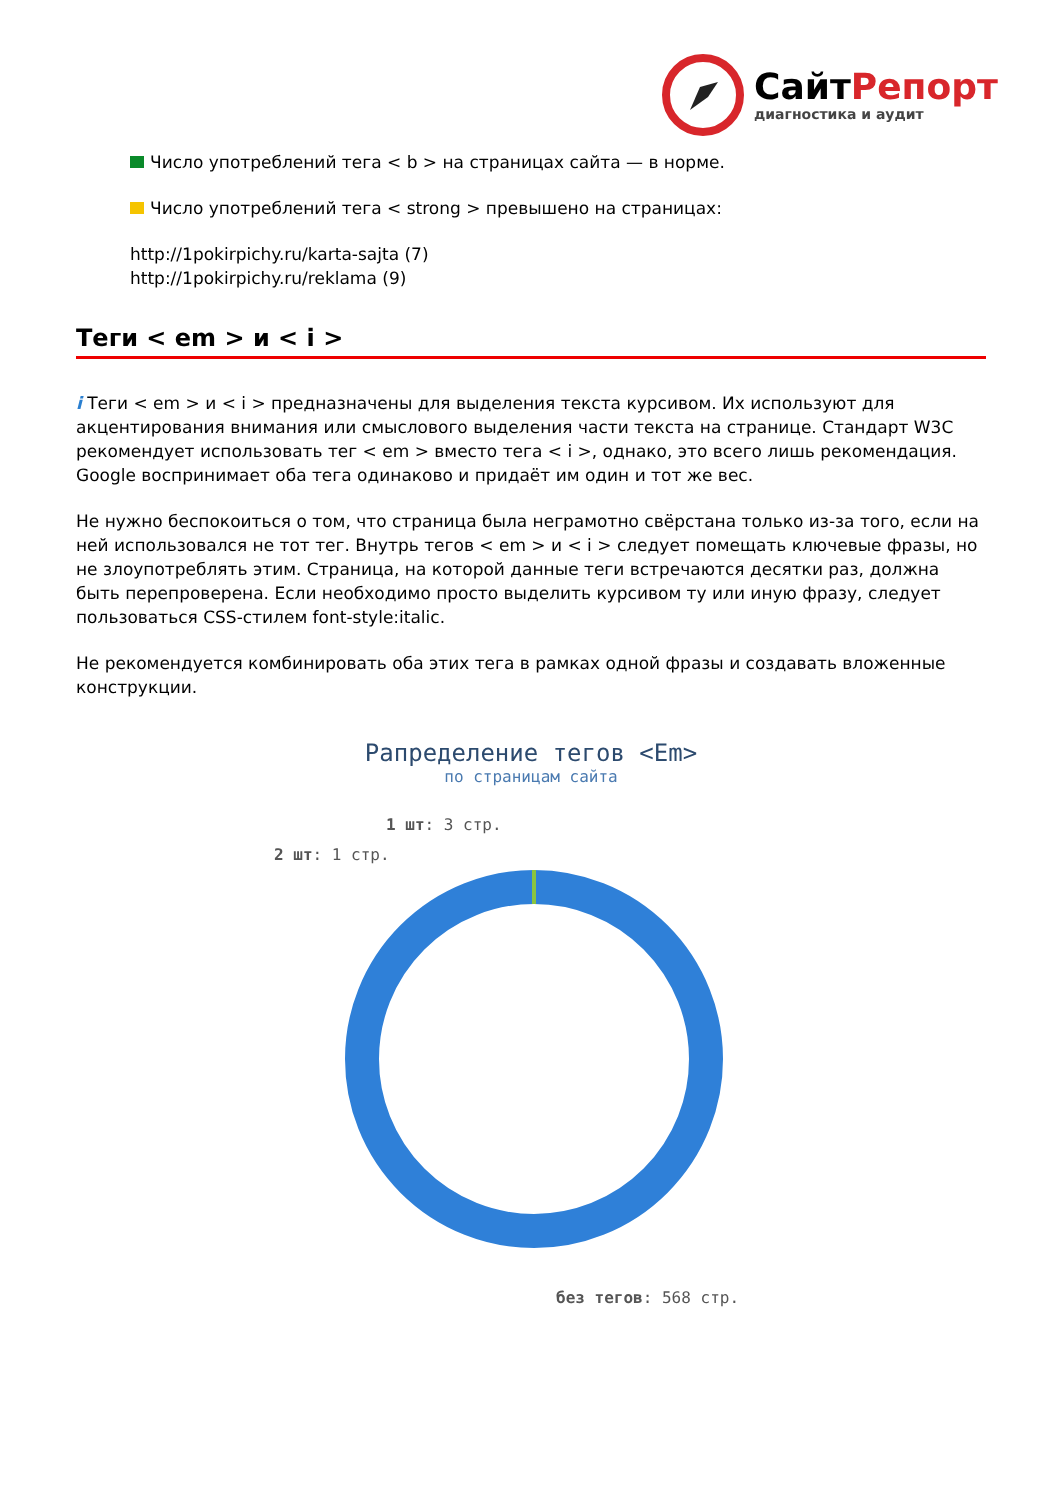СайтРепорт
диагностика и аудит
Число употреблений тега < b > на страницах сайта — в норме.
Число употреблений тега < strong > превышено на страницах:
http://1pokirpichy.ru/karta-sajta (7)
http://1pokirpichy.ru/reklama (9)
Теги < em > и < i >
i Теги < em > и < i > предназначены для выделения текста курсивом. Их используют для акцентирования внимания или смыслового выделения части текста на странице. Стандарт W3C рекомендует использовать тег < em > вместо тега < i >, однако, это всего лишь рекомендация. Google воспринимает оба тега одинаково и придаёт им один и тот же вес.
Не нужно беспокоиться о том, что страница была неграмотно свёрстана только из-за того, если на ней использовался не тот тег. Внутрь тегов < em > и < i > следует помещать ключевые фразы, но не злоупотреблять этим. Страница, на которой данные теги встречаются десятки раз, должна быть перепроверена. Если необходимо просто выделить курсивом ту или иную фразу, следует пользоваться CSS-стилем font-style:italic.
Не рекомендуется комбинировать оба этих тега в рамках одной фразы и создавать вложенные конструкции.
Рапределение тегов <Em>
по страницам сайта
1 шт: 3 стр.
2 шт: 1 стр.
без тегов: 568 стр.